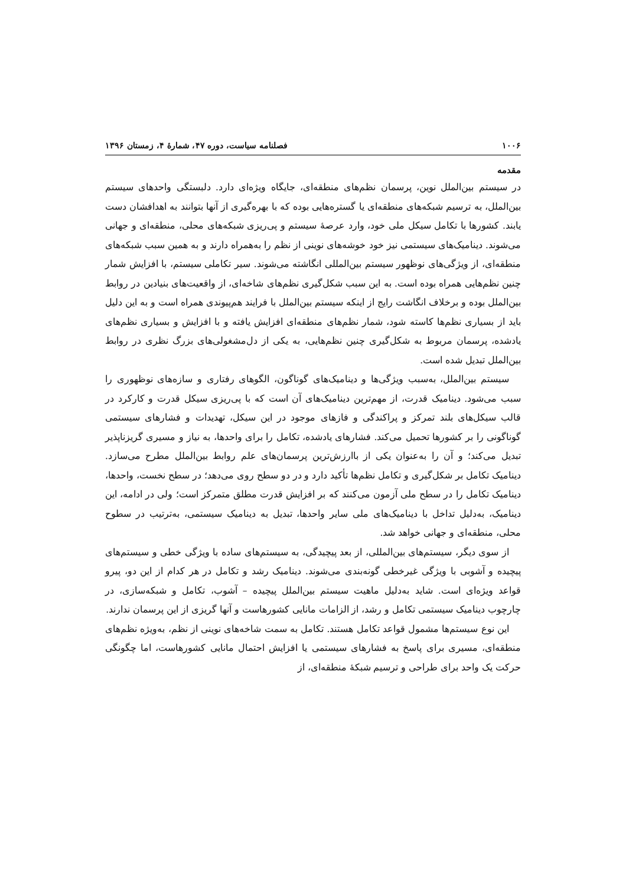۱۰۰۶ فصلنامه سیاست، دوره ۴۷، شمارهٔ ۴، زمستان ۱۳۹۶
مقدمه
در سیستم بین‌الملل نوین، پرسمان نظم‌های منطقه‌ای، جایگاه ویژه‌ای دارد. دلبستگی واحدهای سیستم بین‌الملل، به ترسیم شبکه‌های منطقه‌ای یا گستره‌هایی بوده که با بهره‌گیری از آنها بتوانند به اهدافشان دست یابند. کشورها با تکامل سیکل ملی خود، وارد عرصهٔ سیستم و پی‌ریزی شبکه‌های محلی، منطقه‌ای و جهانی می‌شوند. دینامیک‌های سیستمی نیز خود خوشه‌های نوینی از نظم را به‌همراه دارند و به همین سبب شبکه‌های منطقه‌ای، از ویژگی‌های نوظهور سیستم بین‌المللی انگاشته می‌شوند. سیر تکاملی سیستم، با افزایش شمار چنین نظم‌هایی همراه بوده است. به این سبب شکل‌گیری نظم‌های شاخه‌ای، از واقعیت‌های بنیادین در روابط بین‌الملل بوده و برخلاف انگاشت رایج از اینکه سیستم بین‌الملل با فرایند هم‌پیوندی همراه است و به این دلیل باید از بسیاری نظم‌ها کاسته شود، شمار نظم‌های منطقه‌ای افزایش یافته و با افزایش و بسیاری نظم‌های یادشده، پرسمان مربوط به شکل‌گیری چنین نظم‌هایی، به یکی از دل‌مشغولی‌های بزرگ نظری در روابط بین‌الملل تبدیل شده است.
سیستم بین‌الملل، به‌سبب ویژگی‌ها و دینامیک‌های گوناگون، الگوهای رفتاری و سازه‌های نوظهوری را سبب می‌شود. دینامیک قدرت، از مهم‌ترین دینامیک‌های آن است که با پی‌ریزی سیکل قدرت و کارکرد در قالب سیکل‌های بلند تمرکز و پراکندگی و فازهای موجود در این سیکل، تهدیدات و فشارهای سیستمی گوناگونی را بر کشورها تحمیل می‌کند. فشارهای یادشده، تکامل را برای واحدها، به نیاز و مسیری گریزناپذیر تبدیل می‌کند؛ و آن را به‌عنوان یکی از باارزش‌ترین پرسمان‌های علم روابط بین‌الملل مطرح می‌سازد. دینامیک تکامل بر شکل‌گیری و تکامل نظم‌ها تأکید دارد و در دو سطح روی می‌دهد؛ در سطح نخست، واحدها، دینامیک تکامل را در سطح ملی آزمون می‌کنند که بر افزایش قدرت مطلق متمرکز است؛ ولی در ادامه، این دینامیک، به‌دلیل تداخل با دینامیک‌های ملی سایر واحدها، تبدیل به دینامیک سیستمی، به‌ترتیب در سطوح محلی، منطقه‌ای و جهانی خواهد شد.
از سوی دیگر، سیستم‌های بین‌المللی، از بعد پیچیدگی، به سیستم‌های ساده با ویژگی خطی و سیستم‌های پیچیده و آشوبی با ویژگی غیرخطی گونه‌بندی می‌شوند. دینامیک رشد و تکامل در هر کدام از این دو، پیرو قواعد ویژه‌ای است. شاید به‌دلیل ماهیت سیستم بین‌الملل پیچیده – آشوب، تکامل و شبکه‌سازی، در چارچوب دینامیک سیستمی تکامل و رشد، از الزامات مانایی کشورهاست و آنها گریزی از این پرسمان ندارند.
این نوع سیستم‌ها مشمول قواعد تکامل هستند. تکامل به سمت شاخه‌های نوینی از نظم، به‌ویژه نظم‌های منطقه‌ای، مسیری برای پاسخ به فشارهای سیستمی یا افزایش احتمال مانایی کشورهاست، اما چگونگی حرکت یک واحد برای طراحی و ترسیم شبکهٔ منطقه‌ای، از